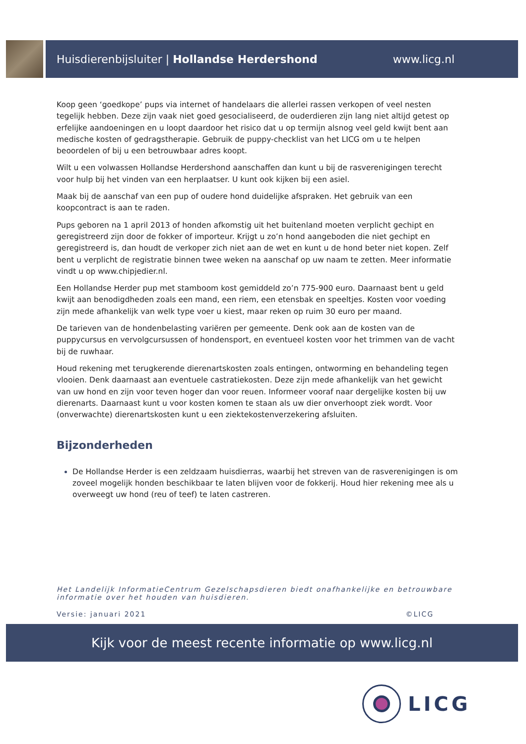Huisdierenbijsluiter | Hollandse Herdershond www.licg.nl
Koop geen ‘goedkope’ pups via internet of handelaars die allerlei rassen verkopen of veel nesten tegelijk hebben. Deze zijn vaak niet goed gesocialiseerd, de ouderdieren zijn lang niet altijd getest op erfelijke aandoeningen en u loopt daardoor het risico dat u op termijn alsnog veel geld kwijt bent aan medische kosten of gedragstherapie. Gebruik de puppy-checklist van het LICG om u te helpen beoordelen of bij u een betrouwbaar adres koopt.
Wilt u een volwassen Hollandse Herdershond aanschaffen dan kunt u bij de rasverenigingen terecht voor hulp bij het vinden van een herplaatser. U kunt ook kijken bij een asiel.
Maak bij de aanschaf van een pup of oudere hond duidelijke afspraken. Het gebruik van een koopcontract is aan te raden.
Pups geboren na 1 april 2013 of honden afkomstig uit het buitenland moeten verplicht gechipt en geregistreerd zijn door de fokker of importeur. Krijgt u zo’n hond aangeboden die niet gechipt en geregistreerd is, dan houdt de verkoper zich niet aan de wet en kunt u de hond beter niet kopen. Zelf bent u verplicht de registratie binnen twee weken na aanschaf op uw naam te zetten. Meer informatie vindt u op www.chipjedier.nl.
Een Hollandse Herder pup met stamboom kost gemiddeld zo’n 775-900 euro. Daarnaast bent u geld kwijt aan benodigdheden zoals een mand, een riem, een etensbak en speeltjes. Kosten voor voeding zijn mede afhankelijk van welk type voer u kiest, maar reken op ruim 30 euro per maand.
De tarieven van de hondenbelasting variëren per gemeente. Denk ook aan de kosten van de puppycursus en vervolgcursussen of hondensport, en eventueel kosten voor het trimmen van de vacht bij de ruwhaar.
Houd rekening met terugkerende dierenartskosten zoals entingen, ontworming en behandeling tegen vlooien. Denk daarnaast aan eventuele castratiekosten. Deze zijn mede afhankelijk van het gewicht van uw hond en zijn voor teven hoger dan voor reuen. Informeer vooraf naar dergelijke kosten bij uw dierenarts. Daarnaast kunt u voor kosten komen te staan als uw dier onverhoopt ziek wordt. Voor (onverwachte) dierenartskosten kunt u een ziektekostenverzekering afsluiten.
Bijzonderheden
De Hollandse Herder is een zeldzaam huisdierras, waarbij het streven van de rasverenigingen is om zoveel mogelijk honden beschikbaar te laten blijven voor de fokkerij. Houd hier rekening mee als u overweegt uw hond (reu of teef) te laten castreren.
Het Landelijk InformatieCentrum Gezelschapsdieren biedt onafhankelijke en betrouwbare informatie over het houden van huisdieren.
Versie: januari 2021 ©LICG
Kijk voor de meest recente informatie op www.licg.nl
LICG